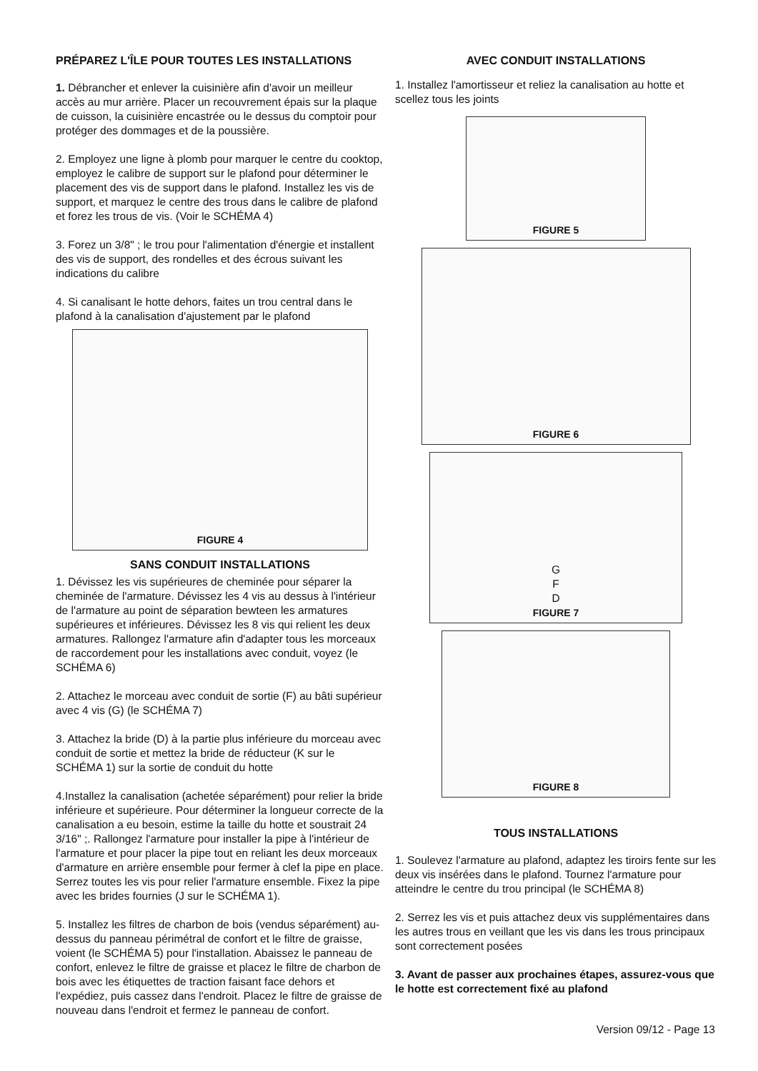PRÉPAREZ L'ÎLE POUR TOUTES LES INSTALLATIONS
1. Débrancher et enlever la cuisinière afin d'avoir un meilleur accès au mur arrière. Placer un recouvrement épais sur la plaque de cuisson, la cuisinière encastrée ou le dessus du comptoir pour protéger des dommages et de la poussière.
2. Employez une ligne à plomb pour marquer le centre du cooktop, employez le calibre de support sur le plafond pour déterminer le placement des vis de support dans le plafond. Installez les vis de support, et marquez le centre des trous dans le calibre de plafond et forez les trous de vis. (Voir le SCHÉMA 4)
3. Forez un 3/8" ; le trou pour l'alimentation d'énergie et installent des vis de support, des rondelles et des écrous suivant les indications du calibre
4. Si canalisant le hotte dehors, faites un trou central dans le plafond à la canalisation d'ajustement par le plafond
FIGURE 4
SANS CONDUIT INSTALLATIONS
1. Dévissez les vis supérieures de cheminée pour séparer la cheminée de l'armature. Dévissez les 4 vis au dessus à l'intérieur de l'armature au point de séparation bewteen les armatures supérieures et inférieures. Dévissez les 8 vis qui relient les deux armatures. Rallongez l'armature afin d'adapter tous les morceaux de raccordement pour les installations avec conduit, voyez (le SCHÉMA 6)
2. Attachez le morceau avec conduit de sortie (F) au bâti supérieur avec 4 vis (G) (le SCHÉMA 7)
3. Attachez la bride (D) à la partie plus inférieure du morceau avec conduit de sortie et mettez la bride de réducteur (K sur le SCHÉMA 1) sur la sortie de conduit du hotte
4.Installez la canalisation (achetée séparément) pour relier la bride inférieure et supérieure. Pour déterminer la longueur correcte de la canalisation a eu besoin, estime la taille du hotte et soustrait 24 3/16" ;. Rallongez l'armature pour installer la pipe à l'intérieur de l'armature et pour placer la pipe tout en reliant les deux morceaux d'armature en arrière ensemble pour fermer à clef la pipe en place. Serrez toutes les vis pour relier l'armature ensemble. Fixez la pipe avec les brides fournies (J sur le SCHÉMA 1).
5. Installez les filtres de charbon de bois (vendus séparément) au-dessus du panneau périmétral de confort et le filtre de graisse, voient (le SCHÉMA 5) pour l'installation. Abaissez le panneau de confort, enlevez le filtre de graisse et placez le filtre de charbon de bois avec les étiquettes de traction faisant face dehors et l'expédiez, puis cassez dans l'endroit. Placez le filtre de graisse de nouveau dans l'endroit et fermez le panneau de confort.
AVEC CONDUIT INSTALLATIONS
1. Installez l'amortisseur et reliez la canalisation au hotte et scellez tous les joints
FIGURE 5
FIGURE 6
G
F
D
FIGURE 7
FIGURE 8
TOUS INSTALLATIONS
1. Soulevez l'armature au plafond, adaptez les tiroirs fente sur les deux vis insérées dans le plafond. Tournez l'armature pour atteindre le centre du trou principal (le SCHÉMA 8)
2. Serrez les vis et puis attachez deux vis supplémentaires dans les autres trous en veillant que les vis dans les trous principaux sont correctement posées
3. Avant de passer aux prochaines étapes, assurez-vous que le hotte est correctement fixé au plafond
Version 09/12 - Page 13